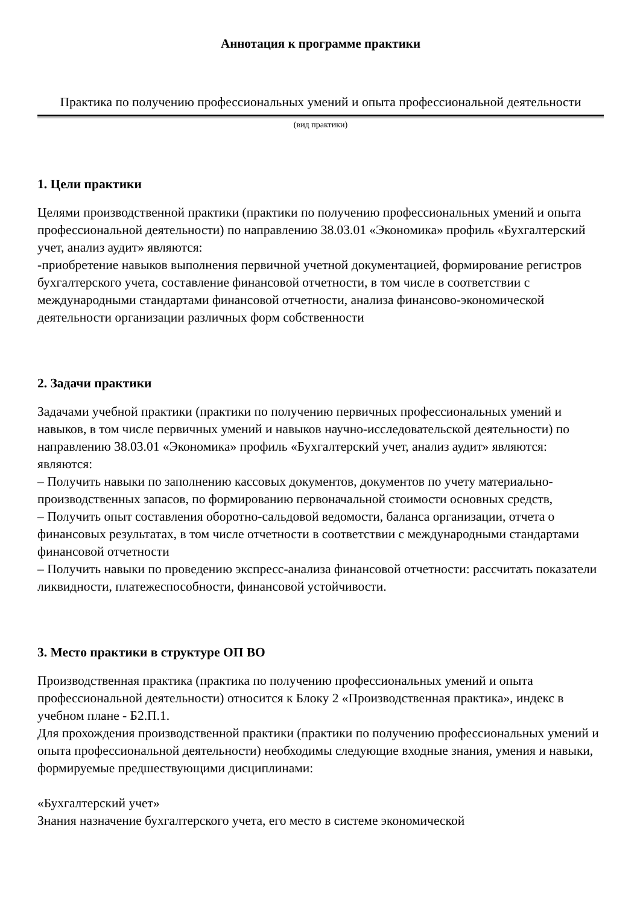Аннотация к программе практики
Практика по получению профессиональных умений и опыта профессиональной деятельности
(вид практики)
1. Цели практики
Целями производственной практики (практики по получению профессиональных умений и опыта профессиональной деятельности) по направлению 38.03.01 «Экономика» профиль «Бухгалтерский учет, анализ аудит» являются:
-приобретение навыков выполнения первичной учетной документацией, формирование регистров бухгалтерского учета, составление финансовой отчетности, в том числе в соответствии с международными стандартами финансовой отчетности, анализа финансово-экономической деятельности организации различных форм собственности
2. Задачи практики
Задачами учебной практики (практики по получению первичных профессиональных умений и навыков, в том числе первичных умений и навыков научно-исследовательской деятельности) по направлению 38.03.01 «Экономика» профиль «Бухгалтерский учет, анализ аудит» являются: являются:
– Получить навыки по заполнению кассовых документов, документов по учету материально-производственных запасов, по формированию первоначальной стоимости основных средств,
– Получить опыт составления оборотно-сальдовой ведомости, баланса организации, отчета о финансовых результатах, в том числе отчетности в соответствии с международными стандартами финансовой отчетности
– Получить навыки по проведению экспресс-анализа финансовой отчетности: рассчитать показатели ликвидности, платежеспособности, финансовой устойчивости.
3. Место практики в структуре ОП ВО
Производственная практика (практика по получению профессиональных умений и опыта профессиональной деятельности) относится к Блоку 2 «Производственная практика», индекс в учебном плане - Б2.П.1.
Для прохождения производственной практики (практики по получению профессиональных умений и опыта профессиональной деятельности) необходимы следующие входные знания, умения и навыки, формируемые предшествующими дисциплинами:
«Бухгалтерский учет»
Знания назначение бухгалтерского учета, его место в системе экономической